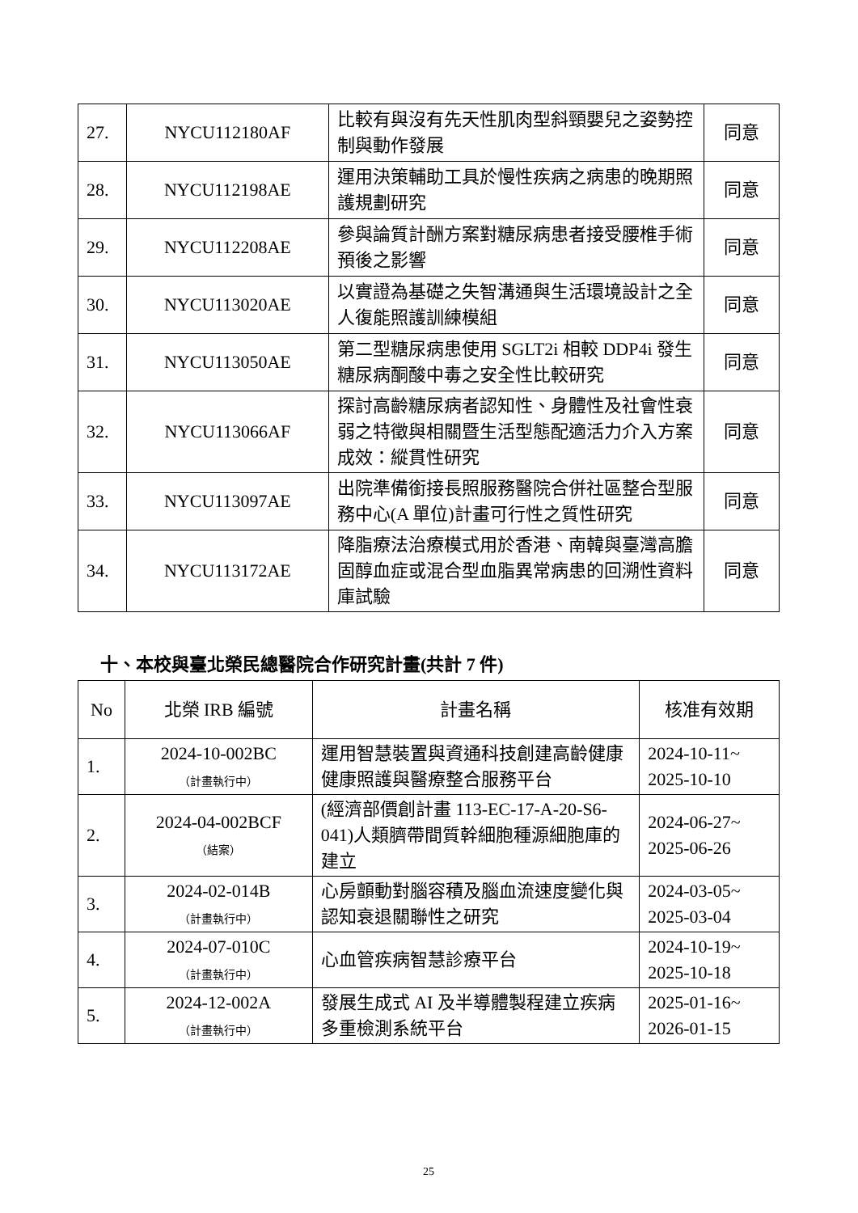| 27. | NYCU112180AF | 比較有與沒有先天性肌肉型斜頸嬰兒之姿勢控制與動作發展 | 同意 |
| 28. | NYCU112198AE | 運用決策輔助工具於慢性疾病之病患的晚期照護規劃研究 | 同意 |
| 29. | NYCU112208AE | 參與論質計酬方案對糖尿病患者接受腰椎手術預後之影響 | 同意 |
| 30. | NYCU113020AE | 以實證為基礎之失智溝通與生活環境設計之全人復能照護訓練模組 | 同意 |
| 31. | NYCU113050AE | 第二型糖尿病患使用 SGLT2i 相較 DDP4i 發生糖尿病酮酸中毒之安全性比較研究 | 同意 |
| 32. | NYCU113066AF | 探討高齡糖尿病者認知性、身體性及社會性衰弱之特徵與相關暨生活型態配適活力介入方案成效：縱貫性研究 | 同意 |
| 33. | NYCU113097AE | 出院準備銜接長照服務醫院合併社區整合型服務中心(A 單位)計畫可行性之質性研究 | 同意 |
| 34. | NYCU113172AE | 降脂療法治療模式用於香港、南韓與臺灣高膽固醇血症或混合型血脂異常病患的回溯性資料庫試驗 | 同意 |
十、本校與臺北榮民總醫院合作研究計畫(共計 7 件)
| No | 北榮 IRB 編號 | 計畫名稱 | 核准有效期 |
| --- | --- | --- | --- |
| 1. | 2024-10-002BC （計畫執行中） | 運用智慧裝置與資通科技創建高齡健康健康照護與醫療整合服務平台 | 2024-10-11~ 2025-10-10 |
| 2. | 2024-04-002BCF （結案） | (經濟部價創計畫 113-EC-17-A-20-S6-041)人類臍帶間質幹細胞種源細胞庫的建立 | 2024-06-27~ 2025-06-26 |
| 3. | 2024-02-014B （計畫執行中） | 心房顫動對腦容積及腦血流速度變化與認知衰退關聯性之研究 | 2024-03-05~ 2025-03-04 |
| 4. | 2024-07-010C （計畫執行中） | 心血管疾病智慧診療平台 | 2024-10-19~ 2025-10-18 |
| 5. | 2024-12-002A （計畫執行中） | 發展生成式 AI 及半導體製程建立疾病多重檢測系統平台 | 2025-01-16~ 2026-01-15 |
25